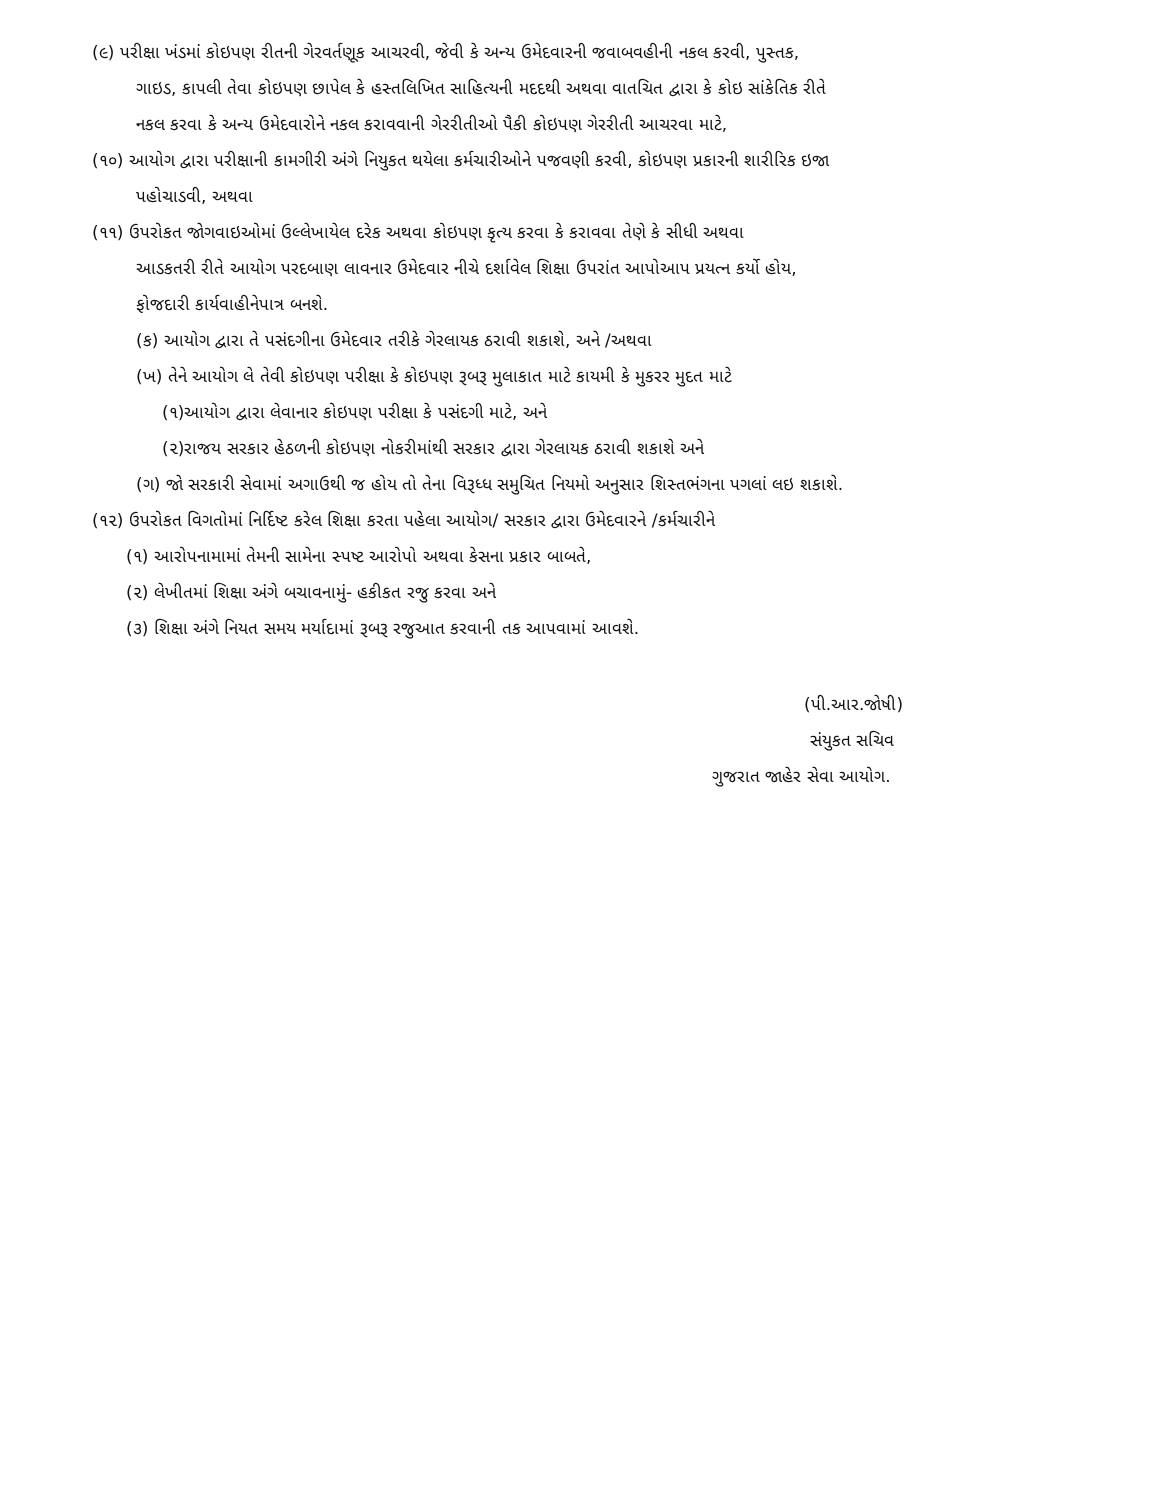(૯) પરીક્ષા ખંડમાં કોઇપણ રીતની ગેરવર્તણૂક આચરવી, જેવી કે અન્ય ઉમેદવારની જવાબવહીની નકલ કરવી, પુસ્તક,
ગાઇડ, કાપલી તેવા કોઇપણ છાપેલ કે હસ્તલિખિત સાહિત્યની મદદથી અથવા વાતચિત દ્વારા કે કોઇ સાંકેતિક રીતે
નકલ કરવા કે અન્ય ઉમેદવારોને નકલ કરાવવાની ગેરરીતીઓ પૈકી કોઇપણ ગેરરીતી આચરવા માટે,
(૧૦) આયોગ દ્વારા પરીક્ષાની કામગીરી અંગે નિયુકત થયેલા કર્મચારીઓને પજવણી કરવી, કોઇપણ પ્રકારની શારીરિક ઇજા
પહોચાડવી, અથવા
(૧૧) ઉપરોકત જોગવાઇઓમાં ઉલ્લેખાયેલ દરેક અથવા કોઇપણ કૃત્ય કરવા કે કરાવવા તેણે કે સીધી અથવા
આડકતરી રીતે આયોગ પરદબાણ લાવનાર ઉમેદવાર નીચે દર્શાવેલ શિક્ષા ઉપરાંત આપોઆપ પ્રયત્ન કર્યો હોય,
ફોજદારી કાર્યવાહીનેપાત્ર બનશે.
(ક) આયોગ દ્વારા તે પસંદગીના ઉમેદવાર તરીકે ગેરલાયક ઠરાવી શકાશે, અને /અથવા
(ખ) તેને આયોગ લે તેવી કોઇપણ પરીક્ષા કે કોઇપણ રૂબરૂ મુલાકાત માટે કાયમી કે મુકરર મુદત માટે
(૧)આયોગ દ્વારા લેવાનાર કોઇપણ પરીક્ષા કે પસંદગી માટે, અને
(૨)રાજય સરકાર હેઠળની કોઇપણ નોકરીમાંથી સરકાર દ્વારા ગેરલાયક ઠરાવી શકાશે અને
(ગ) જો સરકારી સેવામાં અગાઉથી જ હોય તો તેના વિરૂધ્ધ સમુચિત નિયમો અનુસાર શિસ્તભંગના પગલાં લઇ શકાશે.
(૧૨) ઉપરોકત વિગતોમાં નિર્દિષ્ટ કરેલ શિક્ષા કરતા પહેલા આયોગ/ સરકાર દ્વારા ઉમેદવારને /કર્મચારીને
(૧) આરોપનામામાં તેમની સામેના સ્પષ્ટ આરોપો અથવા કેસના પ્રકાર બાબતે,
(૨) લેખીતમાં શિક્ષા અંગે બચાવનામું- હકીકત રજુ કરવા અને
(૩) શિક્ષા અંગે નિયત સમય મર્યાદામાં રૂબરૂ રજુઆત કરવાની તક આપવામાં આવશે.
(પી.આર.જોષી)
સંયુકત સચિવ
ગુજરાત જાહેર સેવા આયોગ.